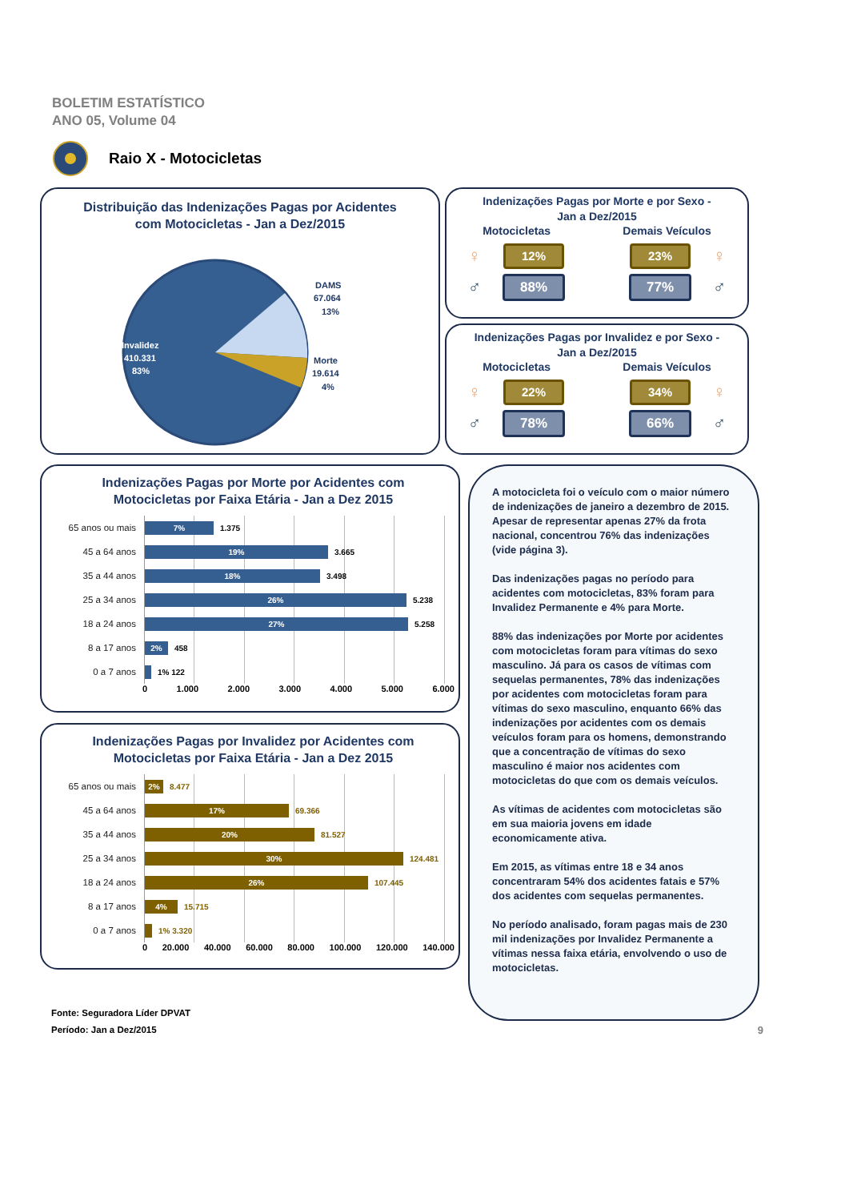BOLETIM ESTATÍSTICO
ANO 05, Volume 04
Raio X - Motocicletas
Distribuição das Indenizações Pagas por Acidentes
com Motocicletas - Jan a Dez/2015
Invalidez
410.331
83%
DAMS
67.064
13%
Morte
19.614
4%
Indenizações Pagas por Morte e por Sexo -
Jan a Dez/2015
Motocicletas Demais Veículos
♀
12%
23%
♀
♂
88%
77%
♂
Indenizações Pagas por Invalidez e por Sexo -
Jan a Dez/2015
Motocicletas Demais Veículos
♀
22%
34%
♀
♂
78%
66%
♂
Indenizações Pagas por Morte por Acidentes com
Motocicletas por Faixa Etária - Jan a Dez 2015
65 anos ou mais
7%
1.375
45 a 64 anos
19%
3.665
35 a 44 anos
18%
3.498
25 a 34 anos
26%
5.238
18 a 24 anos
27%
5.258
8 a 17 anos
2%
458
0 a 7 anos
1% 122
0 1.000 2.000 3.000 4.000 5.000 6.000
Indenizações Pagas por Invalidez por Acidentes com
Motocicletas por Faixa Etária - Jan a Dez 2015
65 anos ou mais
2%
8.477
45 a 64 anos
17%
69.366
35 a 44 anos
20%
81.527
25 a 34 anos
30%
124.481
18 a 24 anos
26%
107.445
8 a 17 anos
4%
15.715
0 a 7 anos
1% 3.320
0 20.000 40.000 60.000 80.000 100.000 120.000 140.000
A motocicleta foi o veículo com o maior número de indenizações de janeiro a dezembro de 2015. Apesar de representar apenas 27% da frota nacional, concentrou 76% das indenizações (vide página 3).
Das indenizações pagas no período para acidentes com motocicletas, 83% foram para Invalidez Permanente e 4% para Morte.
88% das indenizações por Morte por acidentes com motocicletas foram para vítimas do sexo masculino. Já para os casos de vítimas com sequelas permanentes, 78% das indenizações por acidentes com motocicletas foram para vítimas do sexo masculino, enquanto 66% das indenizações por acidentes com os demais veículos foram para os homens, demonstrando que a concentração de vítimas do sexo masculino é maior nos acidentes com motocicletas do que com os demais veículos.
As vítimas de acidentes com motocicletas são em sua maioria jovens em idade economicamente ativa.
Em 2015, as vítimas entre 18 e 34 anos concentraram 54% dos acidentes fatais e 57% dos acidentes com sequelas permanentes.
No período analisado, foram pagas mais de 230 mil indenizações por Invalidez Permanente a vítimas nessa faixa etária, envolvendo o uso de motocicletas.
Fonte: Seguradora Líder DPVAT
Período: Jan a Dez/2015
9